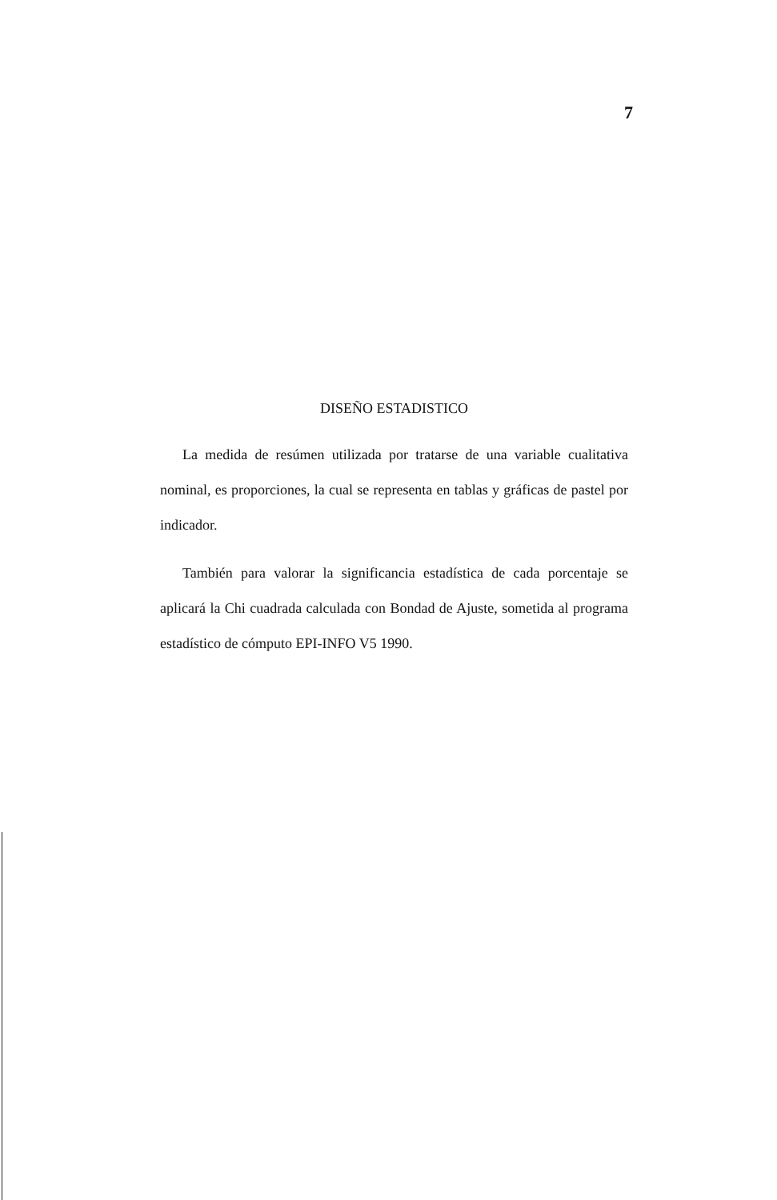7
DISEÑO ESTADISTICO
La medida de resúmen utilizada por tratarse de una variable cualitativa nominal, es proporciones, la cual se representa en tablas y gráficas de pastel por indicador.
También para valorar la significancia estadística de cada porcentaje se aplicará la Chi cuadrada calculada con Bondad de Ajuste, sometida al programa estadístico de cómputo EPI-INFO V5 1990.